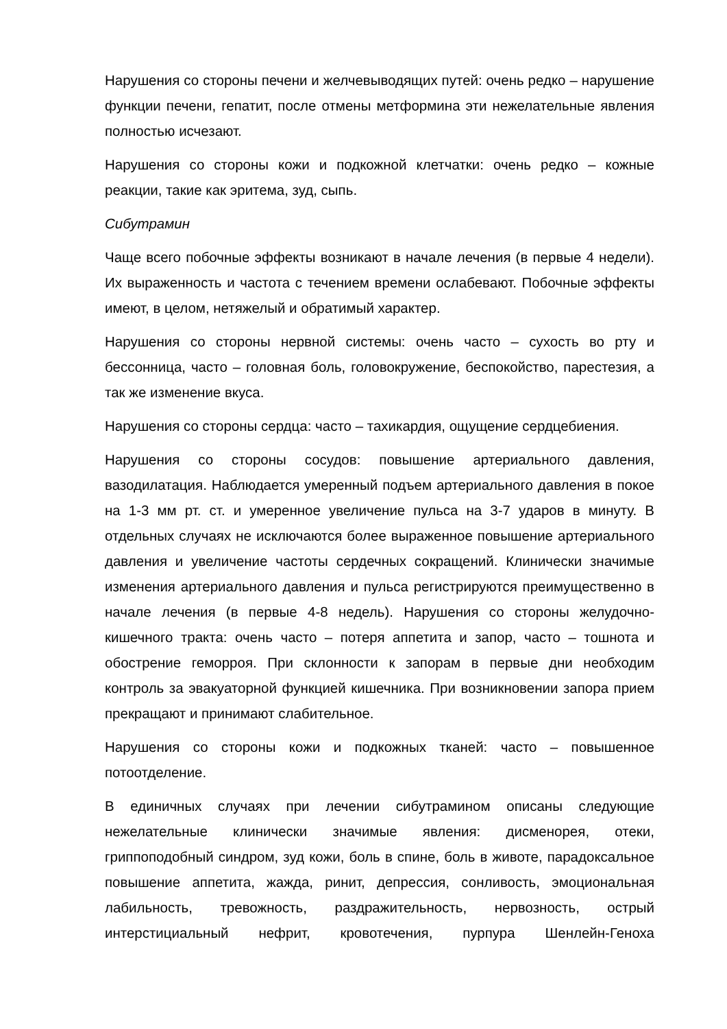Нарушения со стороны печени и желчевыводящих путей: очень редко – нарушение функции печени, гепатит, после отмены метформина эти нежелательные явления полностью исчезают.
Нарушения со стороны кожи и подкожной клетчатки: очень редко – кожные реакции, такие как эритема, зуд, сыпь.
Сибутрамин
Чаще всего побочные эффекты возникают в начале лечения (в первые 4 недели). Их выраженность и частота с течением времени ослабевают. Побочные эффекты имеют, в целом, нетяжелый и обратимый характер.
Нарушения со стороны нервной системы: очень часто – сухость во рту и бессонница, часто – головная боль, головокружение, беспокойство, парестезия, а так же изменение вкуса.
Нарушения со стороны сердца: часто – тахикардия, ощущение сердцебиения.
Нарушения со стороны сосудов: повышение артериального давления, вазодилатация. Наблюдается умеренный подъем артериального давления в покое на 1-3 мм рт. ст. и умеренное увеличение пульса на 3-7 ударов в минуту. В отдельных случаях не исключаются более выраженное повышение артериального давления и увеличение частоты сердечных сокращений. Клинически значимые изменения артериального давления и пульса регистрируются преимущественно в начале лечения (в первые 4-8 недель). Нарушения со стороны желудочно-кишечного тракта: очень часто – потеря аппетита и запор, часто – тошнота и обострение геморроя. При склонности к запорам в первые дни необходим контроль за эвакуаторной функцией кишечника. При возникновении запора прием прекращают и принимают слабительное.
Нарушения со стороны кожи и подкожных тканей: часто – повышенное потоотделение.
В единичных случаях при лечении сибутрамином описаны следующие нежелательные клинически значимые явления: дисменорея, отеки, гриппоподобный синдром, зуд кожи, боль в спине, боль в животе, парадоксальное повышение аппетита, жажда, ринит, депрессия, сонливость, эмоциональная лабильность, тревожность, раздражительность, нервозность, острый интерстициальный нефрит, кровотечения, пурпура Шенлейн-Геноха